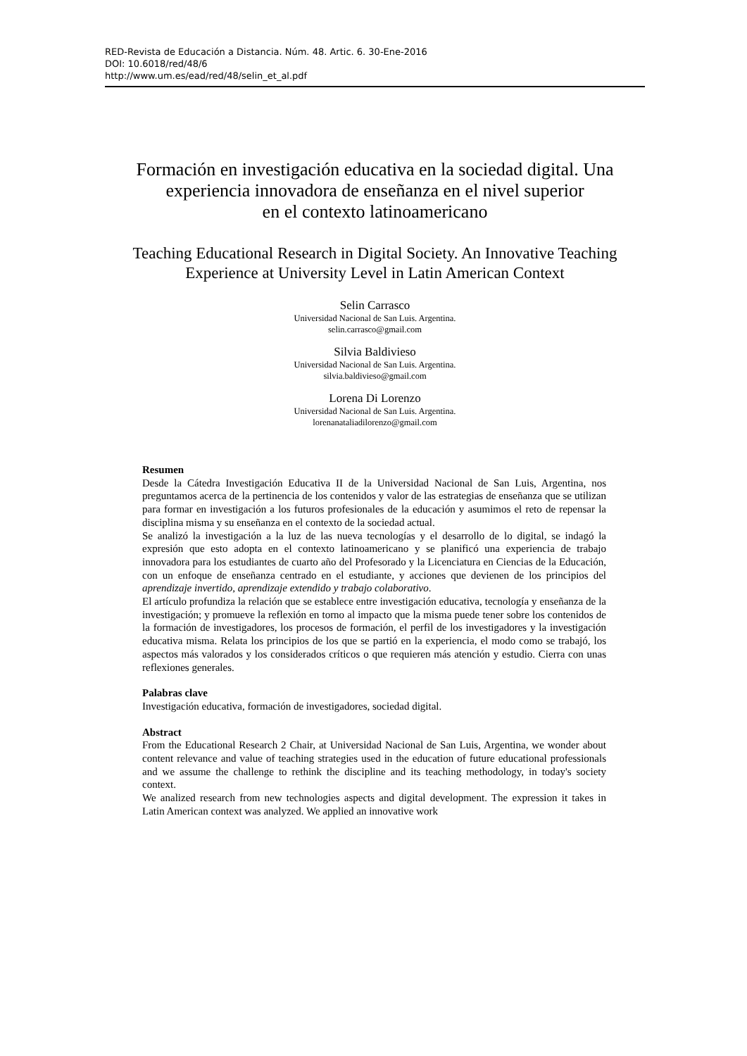RED-Revista de Educación a Distancia. Núm. 48. Artic. 6. 30-Ene-2016
DOI: 10.6018/red/48/6
http://www.um.es/ead/red/48/selin_et_al.pdf
Formación en investigación educativa en la sociedad digital. Una experiencia innovadora de enseñanza en el nivel superior
en el contexto latinoamericano
Teaching Educational Research in Digital Society. An Innovative Teaching Experience at University Level in Latin American Context
Selin Carrasco
Universidad Nacional de San Luis. Argentina.
selin.carrasco@gmail.com
Silvia Baldivieso
Universidad Nacional de San Luis. Argentina.
silvia.baldivieso@gmail.com
Lorena Di Lorenzo
Universidad Nacional de San Luis. Argentina.
lorenanataliadilorenzo@gmail.com
Resumen
Desde la Cátedra Investigación Educativa II de la Universidad Nacional de San Luis, Argentina, nos preguntamos acerca de la pertinencia de los contenidos y valor de las estrategias de enseñanza que se utilizan para formar en investigación a los futuros profesionales de la educación y asumimos el reto de repensar la disciplina misma y su enseñanza en el contexto de la sociedad actual.
Se analizó la investigación a la luz de las nueva tecnologías y el desarrollo de lo digital, se indagó la expresión que esto adopta en el contexto latinoamericano y se planificó una experiencia de trabajo innovadora para los estudiantes de cuarto año del Profesorado y la Licenciatura en Ciencias de la Educación, con un enfoque de enseñanza centrado en el estudiante, y acciones que devienen de los principios del aprendizaje invertido, aprendizaje extendido y trabajo colaborativo.
El artículo profundiza la relación que se establece entre investigación educativa, tecnología y enseñanza de la investigación; y promueve la reflexión en torno al impacto que la misma puede tener sobre los contenidos de la formación de investigadores, los procesos de formación, el perfil de los investigadores y la investigación educativa misma. Relata los principios de los que se partió en la experiencia, el modo como se trabajó, los aspectos más valorados y los considerados críticos o que requieren más atención y estudio. Cierra con unas reflexiones generales.
Palabras clave
Investigación educativa, formación de investigadores, sociedad digital.
Abstract
From the Educational Research 2 Chair, at Universidad Nacional de San Luis, Argentina, we wonder about content relevance and value of teaching strategies used in the education of future educational professionals and we assume the challenge to rethink the discipline and its teaching methodology, in today's society context.
We analized research from new technologies aspects and digital development. The expression it takes in Latin American context was analyzed. We applied an innovative work